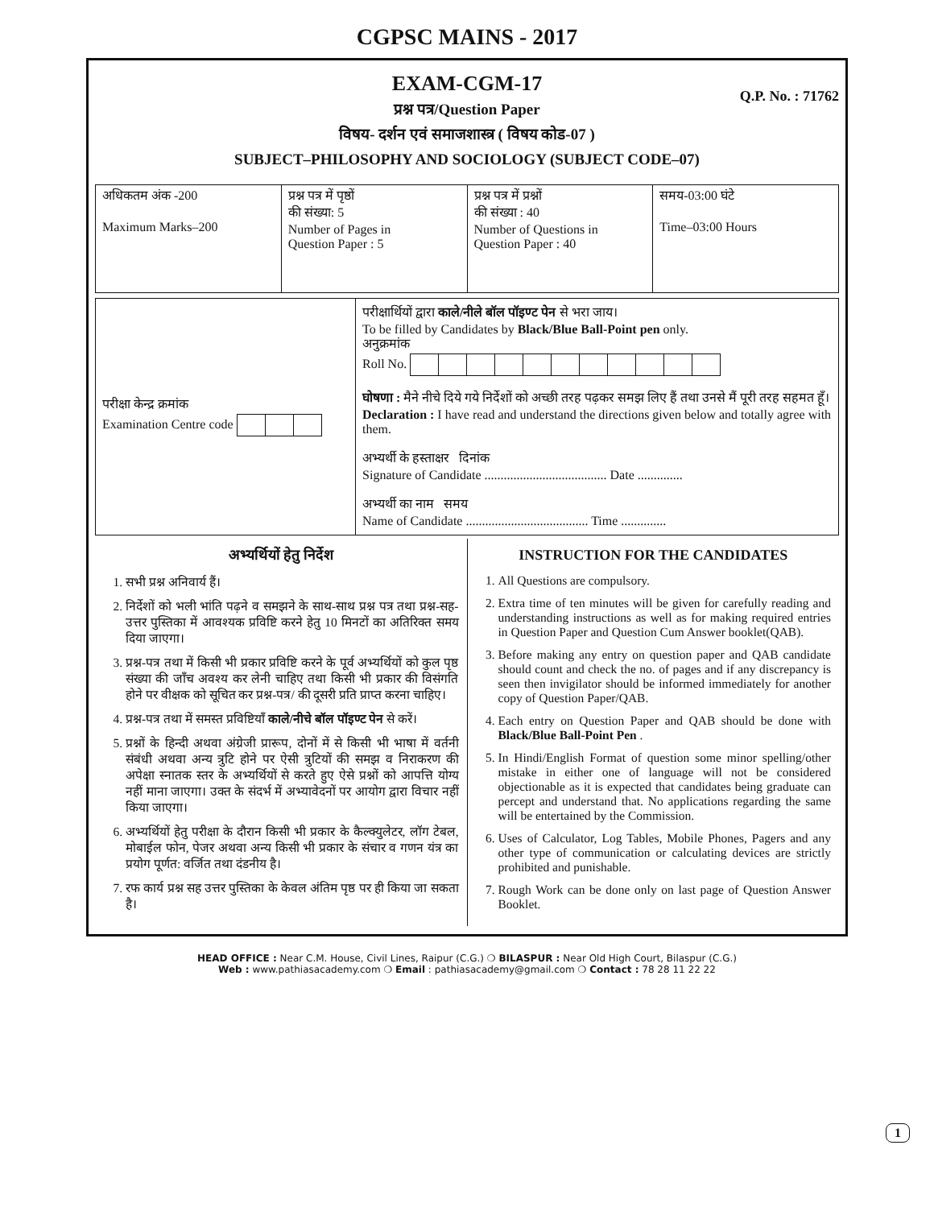CGPSC MAINS - 2017
EXAM-CGM-17
Q.P. No. : 71762
प्रश्न पत्र/Question Paper
विषय- दर्शन एवं समाजशास्त्र ( विषय कोड-07 )
SUBJECT–PHILOSOPHY AND SOCIOLOGY (SUBJECT CODE–07)
| अधिकतम अंक -200 Maximum Marks–200 | प्रश्न पत्र में पृष्ठों की संख्या: 5 Number of Pages in Question Paper : 5 | प्रश्न पत्र में प्रश्नों की संख्या : 40 Number of Questions in Question Paper : 40 | समय-03:00 घंटे Time–03:00 Hours |
| परीक्षा केन्द्र क्रमांक Examination Centre code | परीक्षार्थियों द्वारा काले/नीले बॉल पॉइण्ट पेन से भरा जाय। To be filled by Candidates by Black/Blue Ball-Point pen only. अनुक्रमांक Roll No. घोषणा : मैने नीचे दिये गये निर्देशों को अच्छी तरह पढ़कर समझ लिए हैं तथा उनसे मैं पूरी तरह सहमत हूँ। Declaration : I have read and understand the directions given below and totally agree with them. अभ्यर्थी के हस्ताक्षर दिनांक Signature of Candidate ...................................... Date .............. अभ्यर्थी का नाम समय Name of Candidate ...................................... Time .............. |
अभ्यर्थियों हेतु निर्देश
1. सभी प्रश्न अनिवार्य हैं।
2. निर्देशों को भली भांति पढ़ने व समझने के साथ-साथ प्रश्न पत्र तथा प्रश्न-सह-उत्तर पुस्तिका में आवश्यक प्रविष्टि करने हेतु 10 मिनटों का अतिरिक्त समय दिया जाएगा।
3. प्रश्न-पत्र तथा में किसी भी प्रकार प्रविष्टि करने के पूर्व अभ्यर्थियों को कुल पृष्ठ संख्या की जाँच अवश्य कर लेनी चाहिए तथा किसी भी प्रकार की विसंगति होने पर वीक्षक को सूचित कर प्रश्न-पत्र/ की दूसरी प्रति प्राप्त करना चाहिए।
4. प्रश्न-पत्र तथा में समस्त प्रविष्टियाँ काले/नीचे बॉल पॉइण्ट पेन से करें।
5. प्रश्नों के हिन्दी अथवा अंग्रेजी प्रारूप, दोनों में से किसी भी भाषा में वर्तनी संबंधी अथवा अन्य त्रुटि होने पर ऐसी त्रुटियों की समझ व निराकरण की अपेक्षा स्नातक स्तर के अभ्यर्थियों से करते हुए ऐसे प्रश्नों को आपत्ति योग्य नहीं माना जाएगा। उक्त के संदर्भ में अभ्यावेदनों पर आयोग द्वारा विचार नहीं किया जाएगा।
6. अभ्यर्थियों हेतु परीक्षा के दौरान किसी भी प्रकार के कैल्क्युलेटर, लॉग टेबल, मोबाईल फोन, पेजर अथवा अन्य किसी भी प्रकार के संचार व गणन यंत्र का प्रयोग पूर्णत: वर्जित तथा दंडनीय है।
7. रफ कार्य प्रश्न सह उत्तर पुस्तिका के केवल अंतिम पृष्ठ पर ही किया जा सकता है।
INSTRUCTION FOR THE CANDIDATES
1. All Questions are compulsory.
2. Extra time of ten minutes will be given for carefully reading and understanding instructions as well as for making required entries in Question Paper and Question Cum Answer booklet(QAB).
3. Before making any entry on question paper and QAB candidate should count and check the no. of pages and if any discrepancy is seen then invigilator should be informed immediately for another copy of Question Paper/QAB.
4. Each entry on Question Paper and QAB should be done with Black/Blue Ball-Point Pen .
5. In Hindi/English Format of question some minor spelling/other mistake in either one of language will not be considered objectionable as it is expected that candidates being graduate can percept and understand that. No applications regarding the same will be entertained by the Commission.
6. Uses of Calculator, Log Tables, Mobile Phones, Pagers and any other type of communication or calculating devices are strictly prohibited and punishable.
7. Rough Work can be done only on last page of Question Answer Booklet.
HEAD OFFICE : Near C.M. House, Civil Lines, Raipur (C.G.) ❍ BILASPUR : Near Old High Court, Bilaspur (C.G.)
Web : www.pathiasacademy.com ❍ Email : pathiasacademy@gmail.com ❍ Contact : 78 28 11 22 22
1